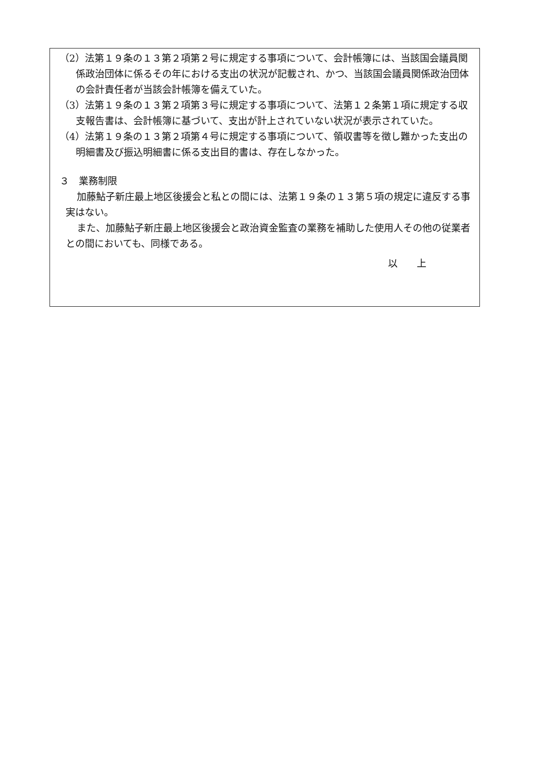（2）法第１９条の１３第２項第２号に規定する事項について、会計帳簿には、当該国会議員関係政治団体に係るその年における支出の状況が記載され、かつ、当該国会議員関係政治団体の会計責任者が当該会計帳簿を備えていた。
（3）法第１９条の１３第２項第３号に規定する事項について、法第１２条第１項に規定する収支報告書は、会計帳簿に基づいて、支出が計上されていない状況が表示されていた。
（4）法第１９条の１３第２項第４号に規定する事項について、領収書等を徴し難かった支出の明細書及び振込明細書に係る支出目的書は、存在しなかった。
３　業務制限
加藤鮎子新庄最上地区後援会と私との間には、法第１９条の１３第５項の規定に違反する事実はない。
また、加藤鮎子新庄最上地区後援会と政治資金監査の業務を補助した使用人その他の従業者との間においても、同様である。
以　　上